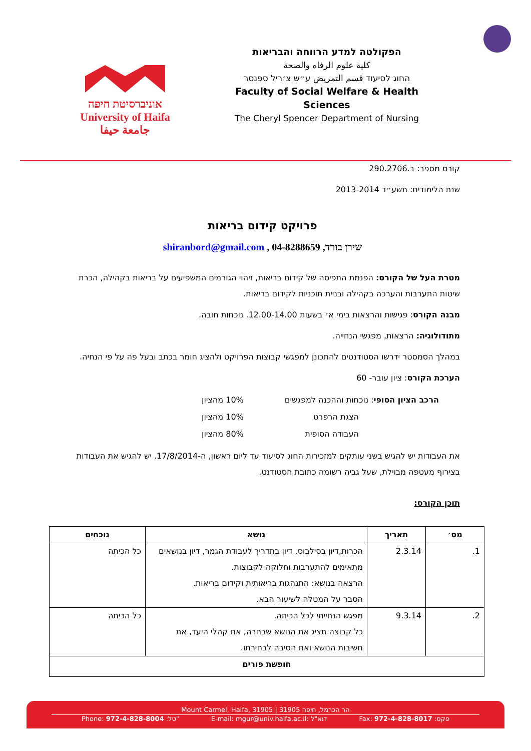אוניברסיטת חיפה
University of Haifa
جامعة حيفا
הפקולטה למדע הרווחה והבריאות
كلية علوم الرفاه والصحة
החוג לסיעוד قسم التمريض ע״ש צ׳ריל ספנסר
Faculty of Social Welfare & Health Sciences
The Cheryl Spencer Department of Nursing
קורס מספר: ב.290.2706
שנת הלימודים: תשע״ד 2013-2014
פרויקט קידום בריאות
שירן בורד, shiranbord@gmail.com , 04-8288659
מטרת העל של הקורס: הפנמת התפיסה של קידום בריאות, זיהוי הגורמים המשפיעים על בריאות בקהילה, הכרת שיטות התערבות והערכה בקהילה ובניית תוכניות לקידום בריאות.
מבנה הקורס: פגישות והרצאות בימי א׳ בשעות 12.00-14.00. נוכחות חובה.
מתודולוגיה: הרצאות, מפגשי הנחייה.
במהלך הסמסטר ידרשו הסטודנטים להתכונן למפגשי קבוצות הפרויקט ולהציג חומר בכתב ובעל פה על פי הנחיה.
הערכת הקורס: ציון עובר- 60
| הרכב הציון הסופי : נוכחות וההכנה למפגשים | 10% מהציון |
| הצגת הרפרט | 10% מהציון |
| העבודה הסופית | 80% מהציון |
את העבודות יש להגיש בשני עותקים למזכירות החוג לסיעוד עד ליום ראשון, ה-17/8/2014. יש להגיש את העבודות בצירוף מעטפה מבוילת, שעל גביה רשומה כתובת הסטודנט.
תוכן הקורס:
| מס׳ | תאריך | נושא | נוכחים |
| --- | --- | --- | --- |
| 1. | 2.3.14 | הכרות,דיון בסילבוס, דיון בתדריך לעבודת הגמר, דיון בנושאים מתאימים להתערבות וחלוקה לקבוצות. הרצאה בנושא: התנהגות בריאותית וקידום בריאות. הסבר על המטלה לשיעור הבא. | כל הכיתה |
| 2. | 9.3.14 | מפגש הנחייתי לכל הכיתה. כל קבוצה תציג את הנושא שבחרה, את קהלי היעד, את חשיבות הנושא ואת הסיבה לבחירתו. | כל הכיתה |
| חופשת פורים | | | |
Mount Carmel, Haifa, 31905 | הר הכרמל, חיפה 31905
Phone: 972-4-828-8004 :טל" E-mail: mgur@univ.haifa.ac.il: דוא"ל Fax: 972-4-828-8017 :פקס